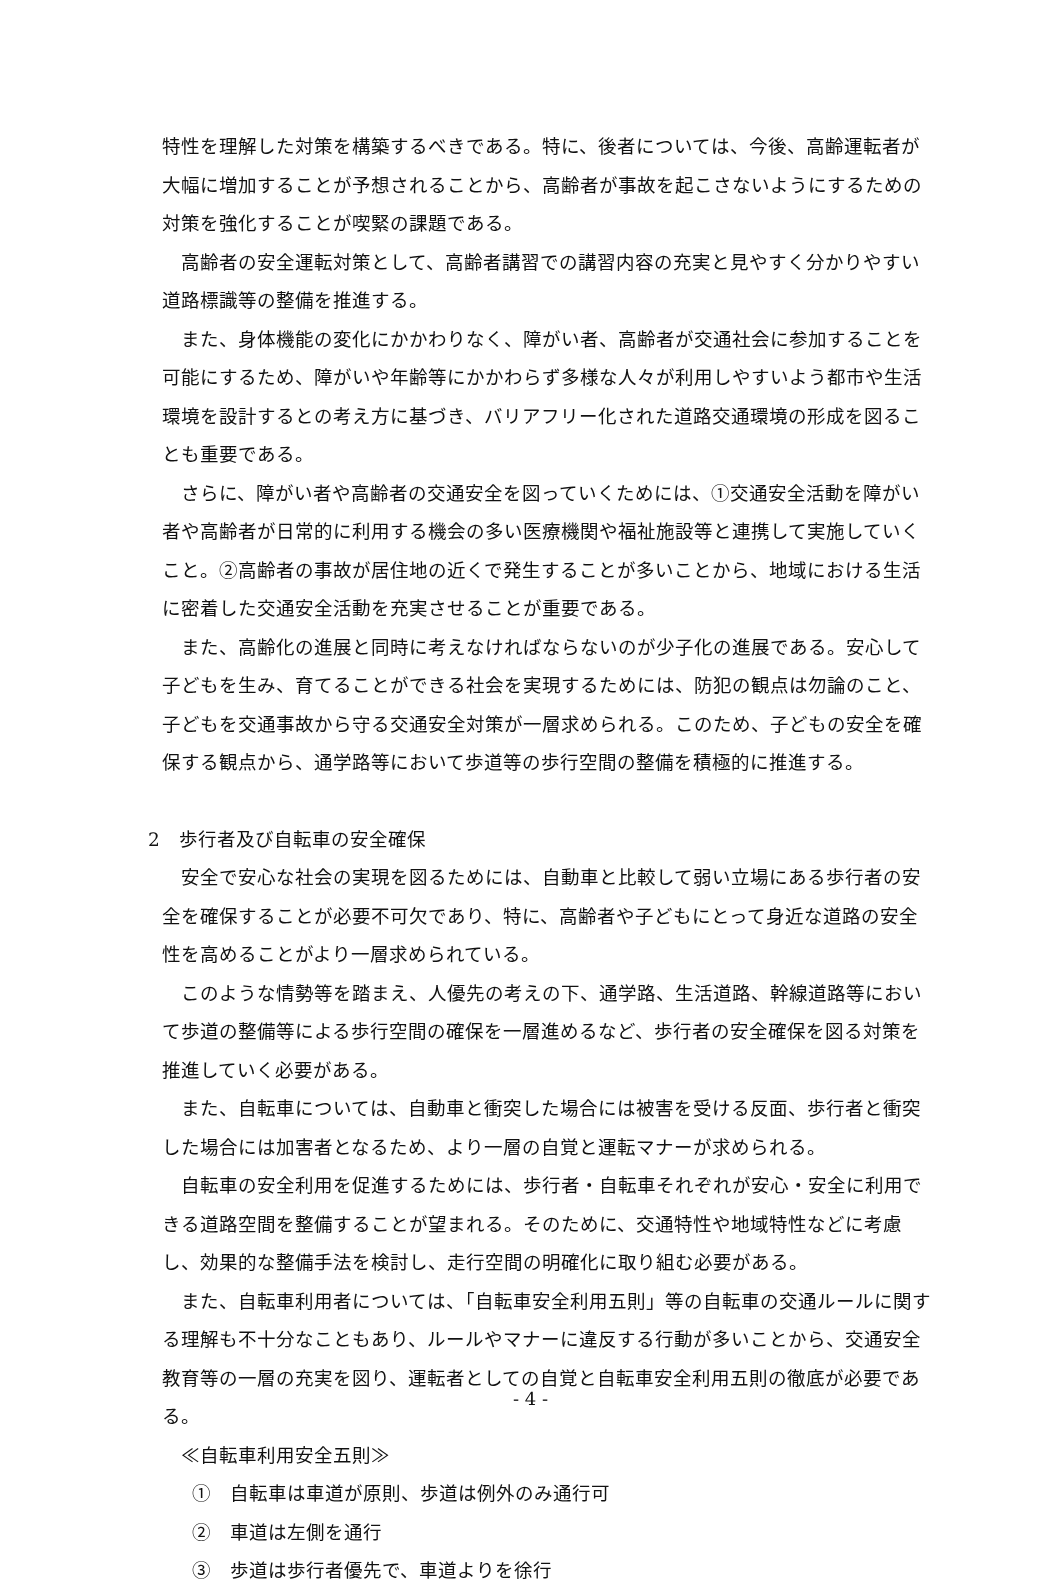特性を理解した対策を構築するべきである。特に、後者については、今後、高齢運転者が大幅に増加することが予想されることから、高齢者が事故を起こさないようにするための対策を強化することが喫緊の課題である。
高齢者の安全運転対策として、高齢者講習での講習内容の充実と見やすく分かりやすい道路標識等の整備を推進する。
また、身体機能の変化にかかわりなく、障がい者、高齢者が交通社会に参加することを可能にするため、障がいや年齢等にかかわらず多様な人々が利用しやすいよう都市や生活環境を設計するとの考え方に基づき、バリアフリー化された道路交通環境の形成を図ることも重要である。
さらに、障がい者や高齢者の交通安全を図っていくためには、①交通安全活動を障がい者や高齢者が日常的に利用する機会の多い医療機関や福祉施設等と連携して実施していくこと。②高齢者の事故が居住地の近くで発生することが多いことから、地域における生活に密着した交通安全活動を充実させることが重要である。
また、高齢化の進展と同時に考えなければならないのが少子化の進展である。安心して子どもを生み、育てることができる社会を実現するためには、防犯の観点は勿論のこと、子どもを交通事故から守る交通安全対策が一層求められる。このため、子どもの安全を確保する観点から、通学路等において歩道等の歩行空間の整備を積極的に推進する。
2　歩行者及び自転車の安全確保
安全で安心な社会の実現を図るためには、自動車と比較して弱い立場にある歩行者の安全を確保することが必要不可欠であり、特に、高齢者や子どもにとって身近な道路の安全性を高めることがより一層求められている。
このような情勢等を踏まえ、人優先の考えの下、通学路、生活道路、幹線道路等において歩道の整備等による歩行空間の確保を一層進めるなど、歩行者の安全確保を図る対策を推進していく必要がある。
また、自転車については、自動車と衝突した場合には被害を受ける反面、歩行者と衝突した場合には加害者となるため、より一層の自覚と運転マナーが求められる。
自転車の安全利用を促進するためには、歩行者・自転車それぞれが安心・安全に利用できる道路空間を整備することが望まれる。そのために、交通特性や地域特性などに考慮し、効果的な整備手法を検討し、走行空間の明確化に取り組む必要がある。
また、自転車利用者については、「自転車安全利用五則」等の自転車の交通ルールに関する理解も不十分なこともあり、ルールやマナーに違反する行動が多いことから、交通安全教育等の一層の充実を図り、運転者としての自覚と自転車安全利用五則の徹底が必要である。
≪自転車利用安全五則≫
①　自転車は車道が原則、歩道は例外のみ通行可
②　車道は左側を通行
③　歩道は歩行者優先で、車道よりを徐行
- 4 -